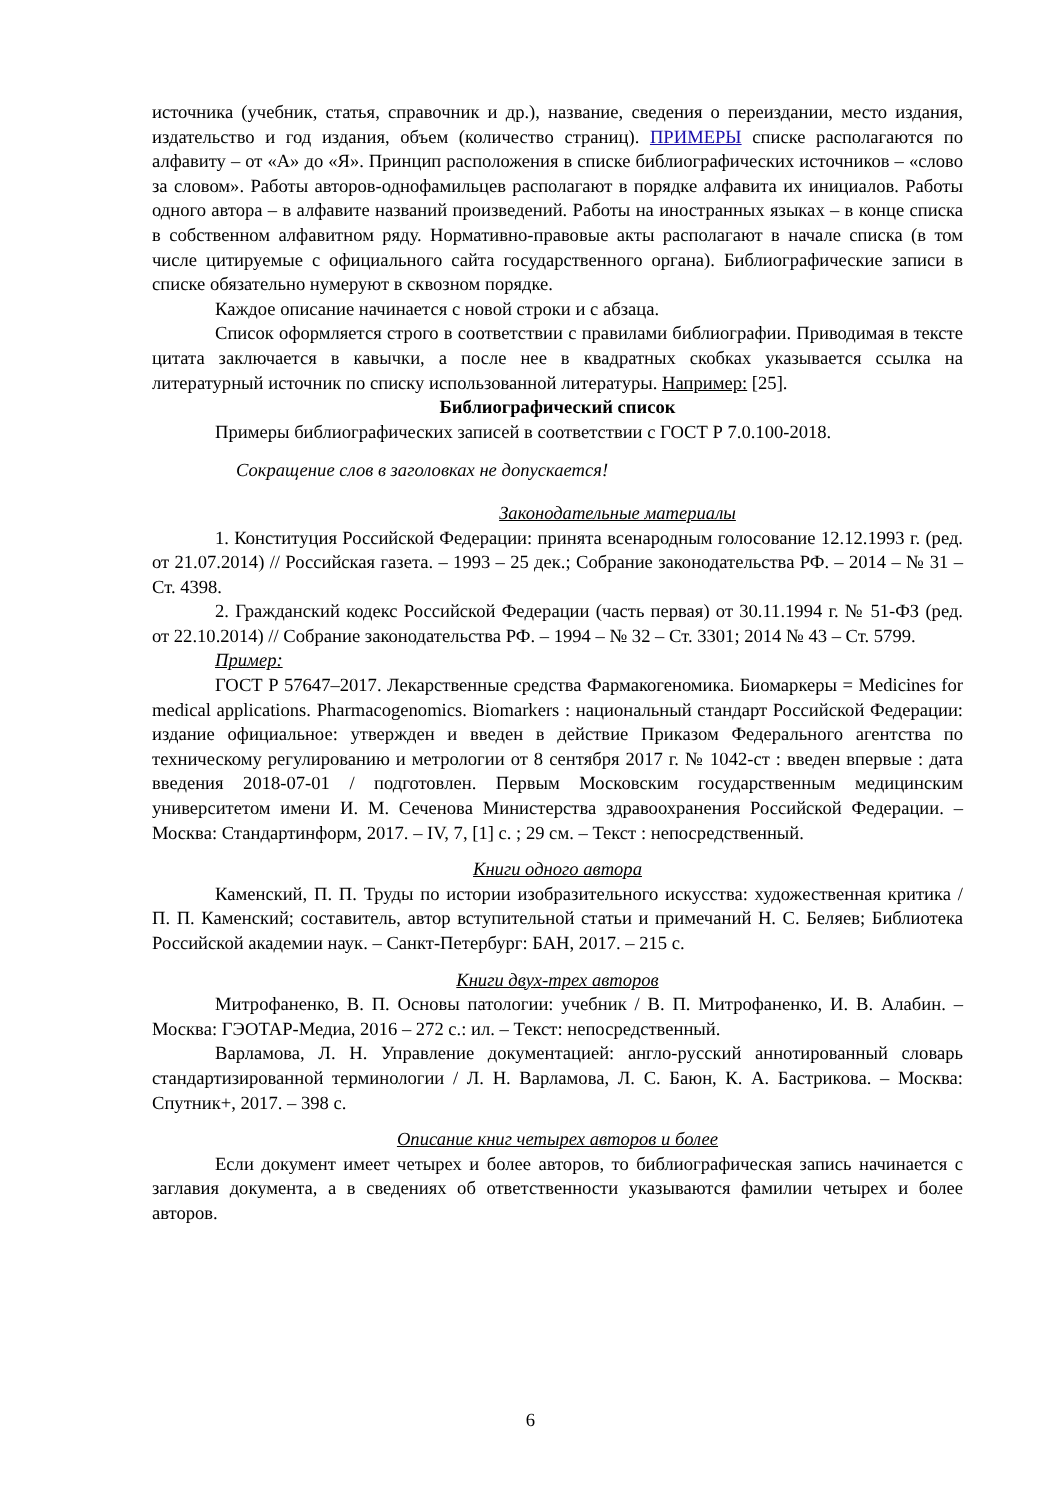источника (учебник, статья, справочник и др.), название, сведения о переиздании, место издания, издательство и год издания, объем (количество страниц). ПРИМЕРЫ списке располагаются по алфавиту – от «А» до «Я». Принцип расположения в списке библиографических источников – «слово за словом». Работы авторов-однофамильцев располагают в порядке алфавита их инициалов. Работы одного автора – в алфавите названий произведений. Работы на иностранных языках – в конце списка в собственном алфавитном ряду. Нормативно-правовые акты располагают в начале списка (в том числе цитируемые с официального сайта государственного органа). Библиографические записи в списке обязательно нумеруют в сквозном порядке.
Каждое описание начинается с новой строки и с абзаца.
Список оформляется строго в соответствии с правилами библиографии. Приводимая в тексте цитата заключается в кавычки, а после нее в квадратных скобках указывается ссылка на литературный источник по списку использованной литературы. Например: [25].
Библиографический список
Примеры библиографических записей в соответствии с ГОСТ Р 7.0.100-2018.
Сокращение слов в заголовках не допускается!
Законодательные материалы
1. Конституция Российской Федерации: принята всенародным голосование 12.12.1993 г. (ред. от 21.07.2014) // Российская газета. – 1993 – 25 дек.; Собрание законодательства РФ. – 2014 – № 31 – Ст. 4398.
2. Гражданский кодекс Российской Федерации (часть первая) от 30.11.1994 г. № 51-ФЗ (ред. от 22.10.2014) // Собрание законодательства РФ. – 1994 – № 32 – Ст. 3301; 2014 № 43 – Ст. 5799.
Пример:
ГОСТ Р 57647–2017. Лекарственные средства Фармакогеномика. Биомаркеры = Medicines for medical applications. Pharmacogenomics. Biomarkers : национальный стандарт Российской Федерации: издание официальное: утвержден и введен в действие Приказом Федерального агентства по техническому регулированию и метрологии от 8 сентября 2017 г. № 1042-ст : введен впервые : дата введения 2018-07-01 / подготовлен. Первым Московским государственным медицинским университетом имени И. М. Сеченова Министерства здравоохранения Российской Федерации. – Москва: Стандартинформ, 2017. – IV, 7, [1] с. ; 29 см. – Текст : непосредственный.
Книги одного автора
Каменский, П. П. Труды по истории изобразительного искусства: художественная критика / П. П. Каменский; составитель, автор вступительной статьи и примечаний Н. С. Беляев; Библиотека Российской академии наук. – Санкт-Петербург: БАН, 2017. – 215 с.
Книги двух-трех авторов
Митрофаненко, В. П. Основы патологии: учебник / В. П. Митрофаненко, И. В. Алабин. – Москва: ГЭОТАР-Медиа, 2016 – 272 с.: ил. – Текст: непосредственный.
Варламова, Л. Н. Управление документацией: англо-русский аннотированный словарь стандартизированной терминологии / Л. Н. Варламова, Л. С. Баюн, К. А. Бастрикова. – Москва: Спутник+, 2017. – 398 с.
Описание книг четырех авторов и более
Если документ имеет четырех и более авторов, то библиографическая запись начинается с заглавия документа, а в сведениях об ответственности указываются фамилии четырех и более авторов.
6